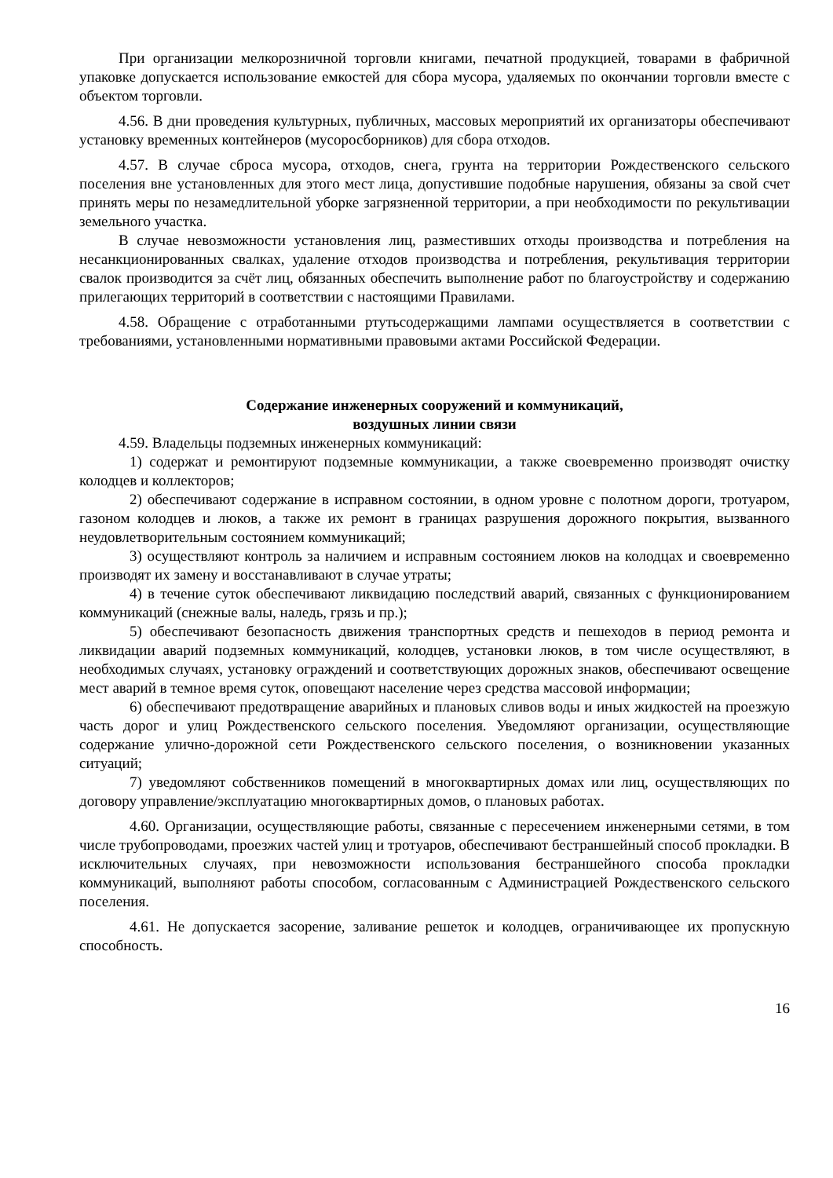При организации мелкорозничной торговли книгами, печатной продукцией, товарами в фабричной упаковке допускается использование емкостей для сбора мусора, удаляемых по окончании торговли вместе с объектом торговли.
4.56. В дни проведения культурных, публичных, массовых мероприятий их организаторы обеспечивают установку временных контейнеров (мусоросборников) для сбора отходов.
4.57. В случае сброса мусора, отходов, снега, грунта на территории Рождественского сельского поселения вне установленных для этого мест лица, допустившие подобные нарушения, обязаны за свой счет принять меры по незамедлительной уборке загрязненной территории, а при необходимости по рекультивации земельного участка.
В случае невозможности установления лиц, разместивших отходы производства и потребления на несанкционированных свалках, удаление отходов производства и потребления, рекультивация территории свалок производится за счёт лиц, обязанных обеспечить выполнение работ по благоустройству и содержанию прилегающих территорий в соответствии с настоящими Правилами.
4.58. Обращение с отработанными ртутьсодержащими лампами осуществляется в соответствии с требованиями, установленными нормативными правовыми актами Российской Федерации.
Содержание инженерных сооружений и коммуникаций,
воздушных линии связи
4.59. Владельцы подземных инженерных коммуникаций:
1) содержат и ремонтируют подземные коммуникации, а также своевременно производят очистку колодцев и коллекторов;
2) обеспечивают содержание в исправном состоянии, в одном уровне с полотном дороги, тротуаром, газоном колодцев и люков, а также их ремонт в границах разрушения дорожного покрытия, вызванного неудовлетворительным состоянием коммуникаций;
3) осуществляют контроль за наличием и исправным состоянием люков на колодцах и своевременно производят их замену и восстанавливают в случае утраты;
4) в течение суток обеспечивают ликвидацию последствий аварий, связанных с функционированием коммуникаций (снежные валы, наледь, грязь и пр.);
5) обеспечивают безопасность движения транспортных средств и пешеходов в период ремонта и ликвидации аварий подземных коммуникаций, колодцев, установки люков, в том числе осуществляют, в необходимых случаях, установку ограждений и соответствующих дорожных знаков, обеспечивают освещение мест аварий в темное время суток, оповещают население через средства массовой информации;
6) обеспечивают предотвращение аварийных и плановых сливов воды и иных жидкостей на проезжую часть дорог и улиц Рождественского сельского поселения. Уведомляют организации, осуществляющие содержание улично-дорожной сети Рождественского сельского поселения, о возникновении указанных ситуаций;
7) уведомляют собственников помещений в многоквартирных домах или лиц, осуществляющих по договору управление/эксплуатацию многоквартирных домов, о плановых работах.
4.60. Организации, осуществляющие работы, связанные с пересечением инженерными сетями, в том числе трубопроводами, проезжих частей улиц и тротуаров, обеспечивают бестраншейный способ прокладки. В исключительных случаях, при невозможности использования бестраншейного способа прокладки коммуникаций, выполняют работы способом, согласованным с Администрацией Рождественского сельского поселения.
4.61. Не допускается засорение, заливание решеток и колодцев, ограничивающее их пропускную способность.
16